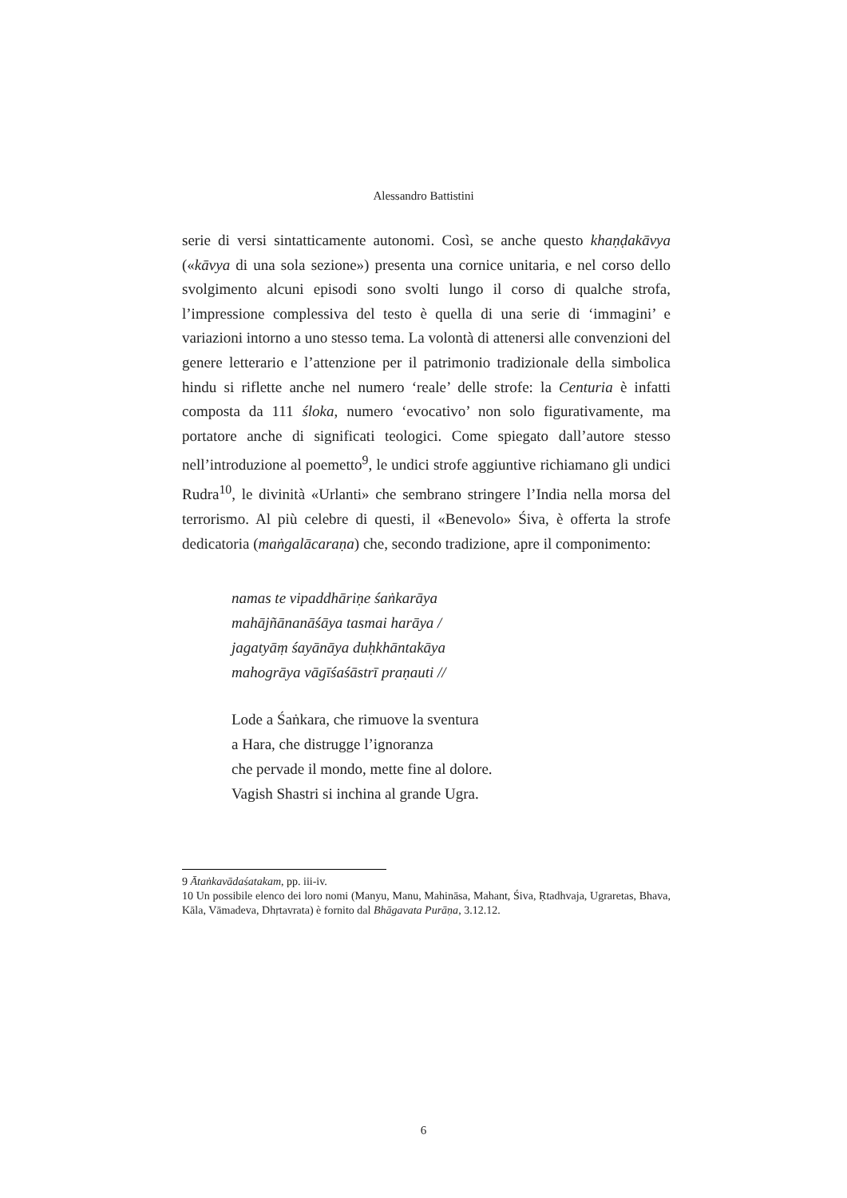Alessandro Battistini
serie di versi sintatticamente autonomi. Così, se anche questo khaṇḍakāvya («kāvya di una sola sezione») presenta una cornice unitaria, e nel corso dello svolgimento alcuni episodi sono svolti lungo il corso di qualche strofa, l’impressione complessiva del testo è quella di una serie di ‘immagini’ e variazioni intorno a uno stesso tema. La volontà di attenersi alle convenzioni del genere letterario e l’attenzione per il patrimonio tradizionale della simbolica hindu si riflette anche nel numero ‘reale’ delle strofe: la Centuria è infatti composta da 111 śloka, numero ‘evocativo’ non solo figurativamente, ma portatore anche di significati teologici. Come spiegato dall’autore stesso nell’introduzione al poemetto<sup>9</sup>, le undici strofe aggiuntive richiamano gli undici Rudra<sup>10</sup>, le divinità «Urlanti» che sembrano stringere l’India nella morsa del terrorismo. Al più celebre di questi, il «Benevolo» Śiva, è offerta la strofe dedicatoria (maṅgalācaraṇa) che, secondo tradizione, apre il componimento:
namas te vipaddhāriṇe śaṅkarāya
mahājñānanāśāya tasmai harāya /
jagatyāṃ śayānāya duḥkhāntakāya
mahogrāya vāgīśaśāstrī praṇauti //
Lode a Śaṅkara, che rimuove la sventura
a Hara, che distrugge l’ignoranza
che pervade il mondo, mette fine al dolore.
Vagish Shastri si inchina al grande Ugra.
9 Ātaṅkavādaśatakam, pp. iii-iv.
10 Un possibile elenco dei loro nomi (Manyu, Manu, Mahināsa, Mahant, Śiva, Ṛtadhvaja, Ugraretas, Bhava, Kāla, Vāmadeva, Dhṛtavrata) è fornito dal Bhāgavata Purāṇa, 3.12.12.
6